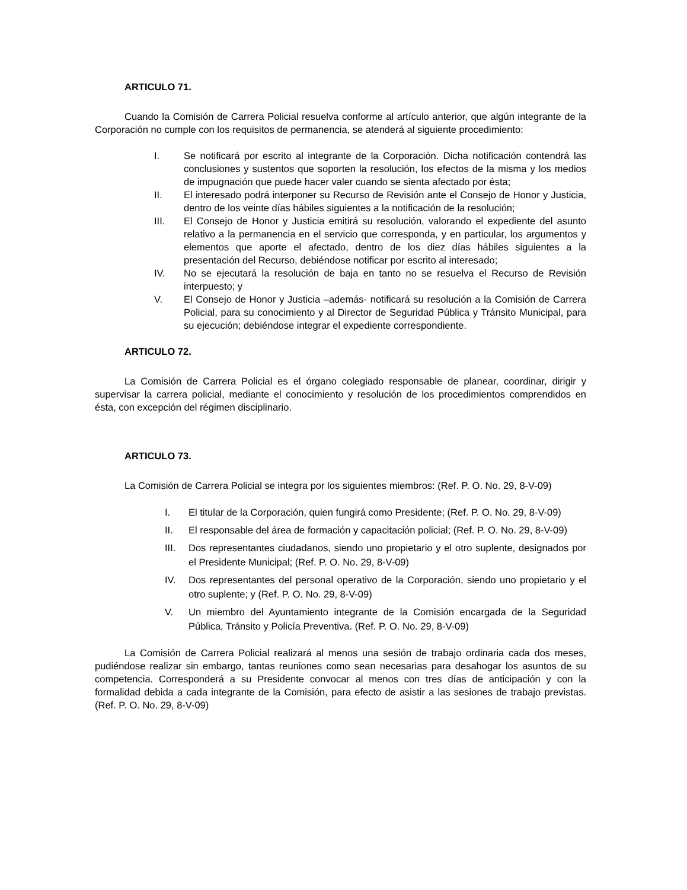ARTICULO 71.
Cuando la Comisión de Carrera Policial resuelva conforme al artículo anterior, que algún integrante de la Corporación no cumple con los requisitos de permanencia, se atenderá al siguiente procedimiento:
I. Se notificará por escrito al integrante de la Corporación. Dicha notificación contendrá las conclusiones y sustentos que soporten la resolución, los efectos de la misma y los medios de impugnación que puede hacer valer cuando se sienta afectado por ésta;
II. El interesado podrá interponer su Recurso de Revisión ante el Consejo de Honor y Justicia, dentro de los veinte días hábiles siguientes a la notificación de la resolución;
III. El Consejo de Honor y Justicia emitirá su resolución, valorando el expediente del asunto relativo a la permanencia en el servicio que corresponda, y en particular, los argumentos y elementos que aporte el afectado, dentro de los diez días hábiles siguientes a la presentación del Recurso, debiéndose notificar por escrito al interesado;
IV. No se ejecutará la resolución de baja en tanto no se resuelva el Recurso de Revisión interpuesto; y
V. El Consejo de Honor y Justicia –además- notificará su resolución a la Comisión de Carrera Policial, para su conocimiento y al Director de Seguridad Pública y Tránsito Municipal, para su ejecución; debiéndose integrar el expediente correspondiente.
ARTICULO 72.
La Comisión de Carrera Policial es el órgano colegiado responsable de planear, coordinar, dirigir y supervisar la carrera policial, mediante el conocimiento y resolución de los procedimientos comprendidos en ésta, con excepción del régimen disciplinario.
ARTICULO 73.
La Comisión de Carrera Policial se integra por los siguientes miembros: (Ref. P. O. No. 29, 8-V-09)
I. El titular de la Corporación, quien fungirá como Presidente; (Ref. P. O. No. 29, 8-V-09)
II. El responsable del área de formación y capacitación policial; (Ref. P. O. No. 29, 8-V-09)
III. Dos representantes ciudadanos, siendo uno propietario y el otro suplente, designados por el Presidente Municipal; (Ref. P. O. No. 29, 8-V-09)
IV. Dos representantes del personal operativo de la Corporación, siendo uno propietario y el otro suplente; y (Ref. P. O. No. 29, 8-V-09)
V. Un miembro del Ayuntamiento integrante de la Comisión encargada de la Seguridad Pública, Tránsito y Policía Preventiva. (Ref. P. O. No. 29, 8-V-09)
La Comisión de Carrera Policial realizará al menos una sesión de trabajo ordinaria cada dos meses, pudiéndose realizar sin embargo, tantas reuniones como sean necesarias para desahogar los asuntos de su competencia. Corresponderá a su Presidente convocar al menos con tres días de anticipación y con la formalidad debida a cada integrante de la Comisión, para efecto de asistir a las sesiones de trabajo previstas. (Ref. P. O. No. 29, 8-V-09)